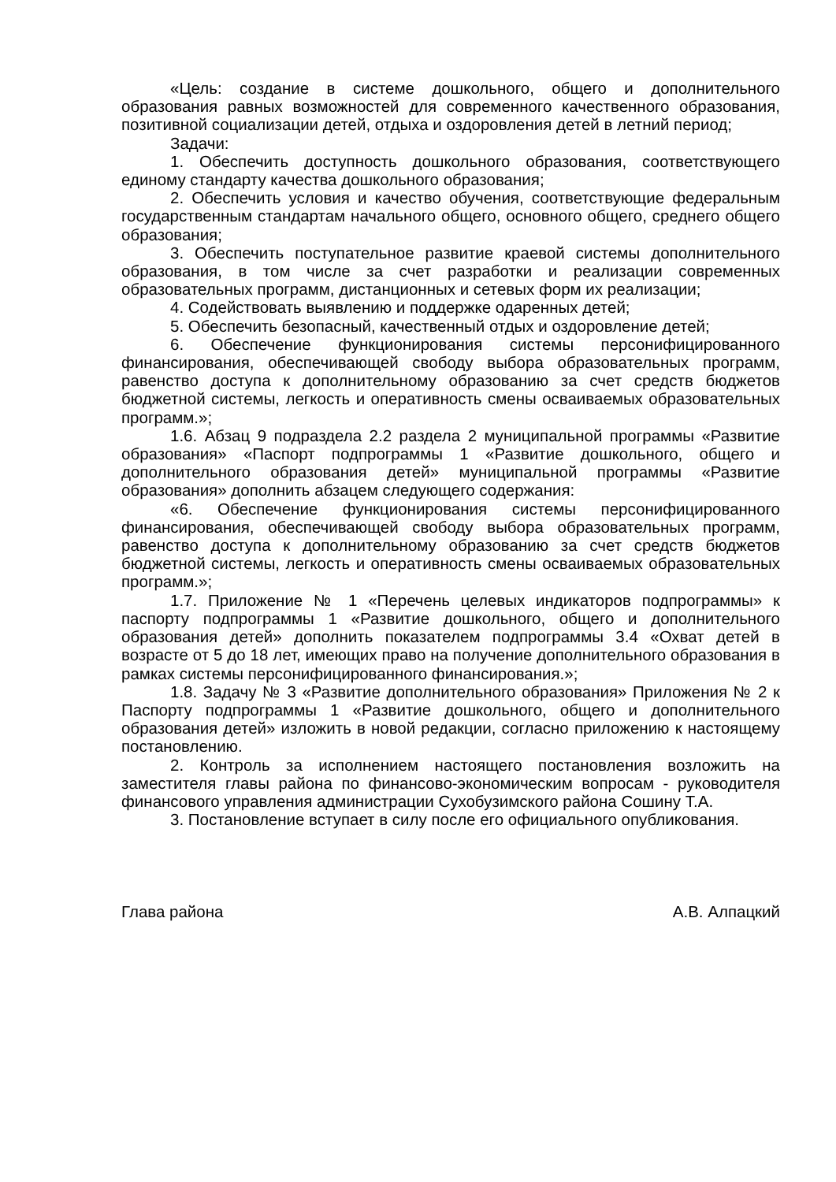«Цель: создание в системе дошкольного, общего и дополнительного образования равных возможностей для современного качественного образования, позитивной социализации детей, отдыха и оздоровления детей в летний период;
Задачи:
1. Обеспечить доступность дошкольного образования, соответствующего единому стандарту качества дошкольного образования;
2. Обеспечить условия и качество обучения, соответствующие федеральным государственным стандартам начального общего, основного общего, среднего общего образования;
3. Обеспечить поступательное развитие краевой системы дополнительного образования, в том числе за счет разработки и реализации современных образовательных программ, дистанционных и сетевых форм их реализации;
4. Содействовать выявлению и поддержке одаренных детей;
5. Обеспечить безопасный, качественный отдых и оздоровление детей;
6. Обеспечение функционирования системы персонифицированного финансирования, обеспечивающей свободу выбора образовательных программ, равенство доступа к дополнительному образованию за счет средств бюджетов бюджетной системы, легкость и оперативность смены осваиваемых образовательных программ.»;
1.6. Абзац 9 подраздела 2.2 раздела 2 муниципальной программы «Развитие образования» «Паспорт подпрограммы 1 «Развитие дошкольного, общего и дополнительного образования детей» муниципальной программы «Развитие образования» дополнить абзацем следующего содержания:
«6. Обеспечение функционирования системы персонифицированного финансирования, обеспечивающей свободу выбора образовательных программ, равенство доступа к дополнительному образованию за счет средств бюджетов бюджетной системы, легкость и оперативность смены осваиваемых образовательных программ.»;
1.7. Приложение № 1 «Перечень целевых индикаторов подпрограммы» к паспорту подпрограммы 1 «Развитие дошкольного, общего и дополнительного образования детей» дополнить показателем подпрограммы 3.4 «Охват детей в возрасте от 5 до 18 лет, имеющих право на получение дополнительного образования в рамках системы персонифицированного финансирования.»;
1.8. Задачу № 3 «Развитие дополнительного образования» Приложения № 2 к Паспорту подпрограммы 1 «Развитие дошкольного, общего и дополнительного образования детей» изложить в новой редакции, согласно приложению к настоящему постановлению.
2. Контроль за исполнением настоящего постановления возложить на заместителя главы района по финансово-экономическим вопросам - руководителя финансового управления администрации Сухобузимского района Сошину Т.А.
3. Постановление вступает в силу после его официального опубликования.
Глава района А.В. Алпацкий